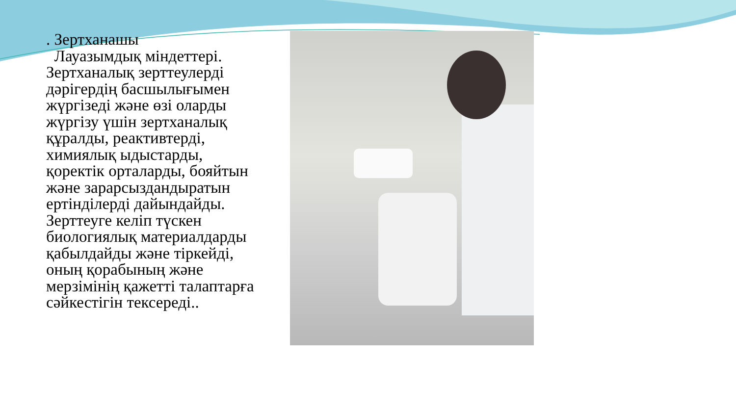. Зертханашы
Лауазымдық міндеттері. Зертханалық зерттеулерді дәрігердің басшылығымен жүргізеді және өзі оларды жүргізу үшін зертханалық құралды, реактивтерді, химиялық ыдыстарды, қоректік орталарды, бояйтын және зарарсыздандыратын ертінділерді дайындайды. Зерттеуге келіп түскен биологиялық материалдарды қабылдайды және тіркейді, оның қорабының және мерзімінің қажетті талаптарға сәйкестігін тексереді..